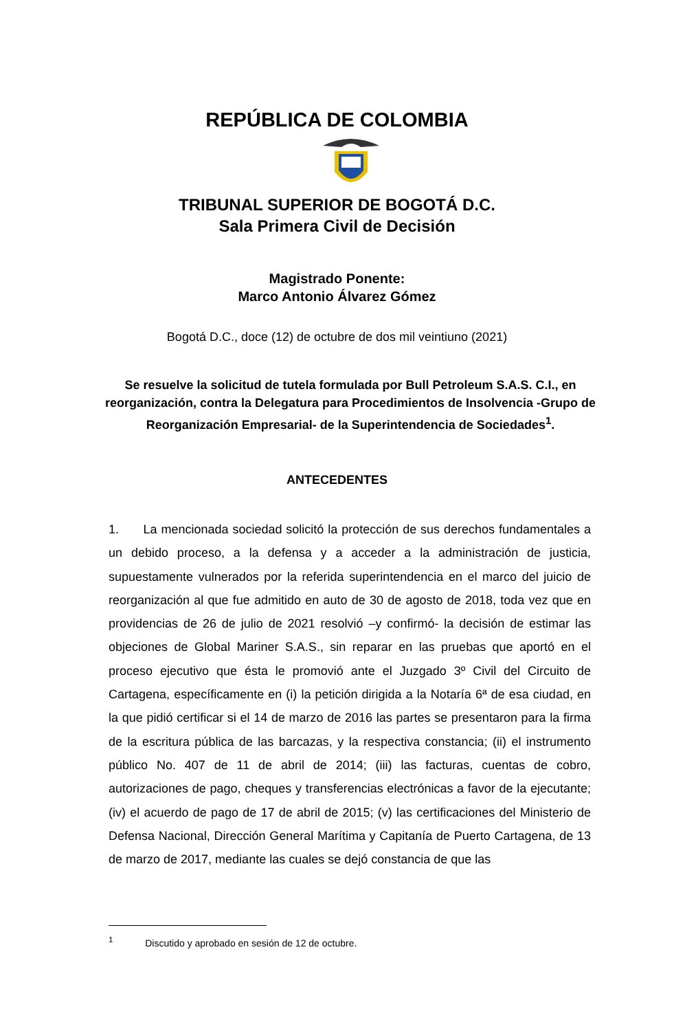REPÚBLICA DE COLOMBIA
TRIBUNAL SUPERIOR DE BOGOTÁ D.C.
Sala Primera Civil de Decisión
Magistrado Ponente:
Marco Antonio Álvarez Gómez
Bogotá D.C., doce (12) de octubre de dos mil veintiuno (2021)
Se resuelve la solicitud de tutela formulada por Bull Petroleum S.A.S. C.I., en reorganización, contra la Delegatura para Procedimientos de Insolvencia -Grupo de Reorganización Empresarial- de la Superintendencia de Sociedades<sup>1</sup>.
ANTECEDENTES
1. La mencionada sociedad solicitó la protección de sus derechos fundamentales a un debido proceso, a la defensa y a acceder a la administración de justicia, supuestamente vulnerados por la referida superintendencia en el marco del juicio de reorganización al que fue admitido en auto de 30 de agosto de 2018, toda vez que en providencias de 26 de julio de 2021 resolvió –y confirmó- la decisión de estimar las objeciones de Global Mariner S.A.S., sin reparar en las pruebas que aportó en el proceso ejecutivo que ésta le promovió ante el Juzgado 3º Civil del Circuito de Cartagena, específicamente en (i) la petición dirigida a la Notaría 6ª de esa ciudad, en la que pidió certificar si el 14 de marzo de 2016 las partes se presentaron para la firma de la escritura pública de las barcazas, y la respectiva constancia; (ii) el instrumento público No. 407 de 11 de abril de 2014; (iii) las facturas, cuentas de cobro, autorizaciones de pago, cheques y transferencias electrónicas a favor de la ejecutante; (iv) el acuerdo de pago de 17 de abril de 2015; (v) las certificaciones del Ministerio de Defensa Nacional, Dirección General Marítima y Capitanía de Puerto Cartagena, de 13 de marzo de 2017, mediante las cuales se dejó constancia de que las
<sup>1</sup> Discutido y aprobado en sesión de 12 de octubre.